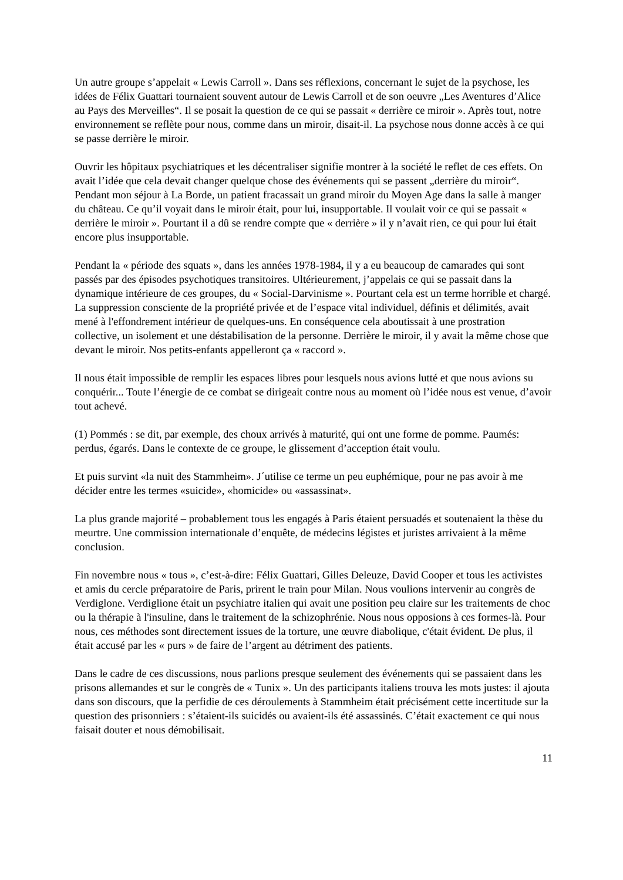Un autre groupe s’appelait « Lewis Carroll ». Dans ses réflexions, concernant le sujet de la psychose, les idées de Félix Guattari tournaient souvent autour de Lewis Carroll et de son oeuvre „Les Aventures d’Alice au Pays des Merveilles“. Il se posait la question de ce qui se passait « derrière ce miroir ». Après tout, notre environnement se reflète pour nous, comme dans un miroir, disait-il. La psychose nous donne accès à ce qui se passe derrière le miroir.
Ouvrir les hôpitaux psychiatriques et les décentraliser signifie montrer à la société le reflet de ces effets. On avait l’idée que cela devait changer quelque chose des événements qui se passent „derrière du miroir“. Pendant mon séjour à La Borde, un patient fracassait un grand miroir du Moyen Age dans la salle à manger du château. Ce qu’il voyait dans le miroir était, pour lui, insupportable. Il voulait voir ce qui se passait « derrière le miroir ». Pourtant il a dû se rendre compte que « derrière » il y n’avait rien, ce qui pour lui était encore plus insupportable.
Pendant la « période des squats », dans les années 1978-1984, il y a eu beaucoup de camarades qui sont passés par des épisodes psychotiques transitoires. Ultérieurement, j’appelais ce qui se passait dans la dynamique intérieure de ces groupes, du « Social-Darvinisme ». Pourtant cela est un terme horrible et chargé. La suppression consciente de la propriété privée et de l’espace vital individuel, définis et délimités, avait mené à l'effondrement intérieur de quelques-uns. En conséquence cela aboutissait à une prostration collective, un isolement et une déstabilisation de la personne. Derrière le miroir, il y avait la même chose que devant le miroir. Nos petits-enfants appelleront ça « raccord ».
Il nous était impossible de remplir les espaces libres pour lesquels nous avions lutté et que nous avions su conquérir... Toute l’énergie de ce combat se dirigeait contre nous au moment où l’idée nous est venue, d’avoir tout achevé.
(1) Pommés : se dit, par exemple, des choux arrivés à maturité, qui ont une forme de pomme. Paumés: perdus, égarés. Dans le contexte de ce groupe, le glissement d’acception était voulu.
Et puis survint «la nuit des Stammheim». J´utilise ce terme un peu euphémique, pour ne pas avoir à me décider entre les termes «suicide», «homicide» ou «assassinat».
La plus grande majorité – probablement tous les engagés à Paris étaient persuadés et soutenaient la thèse du meurtre. Une commission internationale d’enquête, de médecins légistes et juristes arrivaient à la même conclusion.
Fin novembre nous « tous », c’est-à-dire: Félix Guattari, Gilles Deleuze, David Cooper et tous les activistes et amis du cercle préparatoire de Paris, prirent le train pour Milan. Nous voulions intervenir au congrès de Verdiglone. Verdiglione était un psychiatre italien qui avait une position peu claire sur les traitements de choc ou la thérapie à l'insuline, dans le traitement de la schizophrénie. Nous nous opposions à ces formes-là. Pour nous, ces méthodes sont directement issues de la torture, une œuvre diabolique, c'était évident. De plus, il était accusé par les « purs » de faire de l’argent au détriment des patients.
Dans le cadre de ces discussions, nous parlions presque seulement des événements qui se passaient dans les prisons allemandes et sur le congrès de « Tunix ». Un des participants italiens trouva les mots justes: il ajouta dans son discours, que la perfidie de ces déroulements à Stammheim était précisément cette incertitude sur la question des prisonniers : s’étaient-ils suicidés ou avaient-ils été assassinés. C’était exactement ce qui nous faisait douter et nous démobilisait.
11